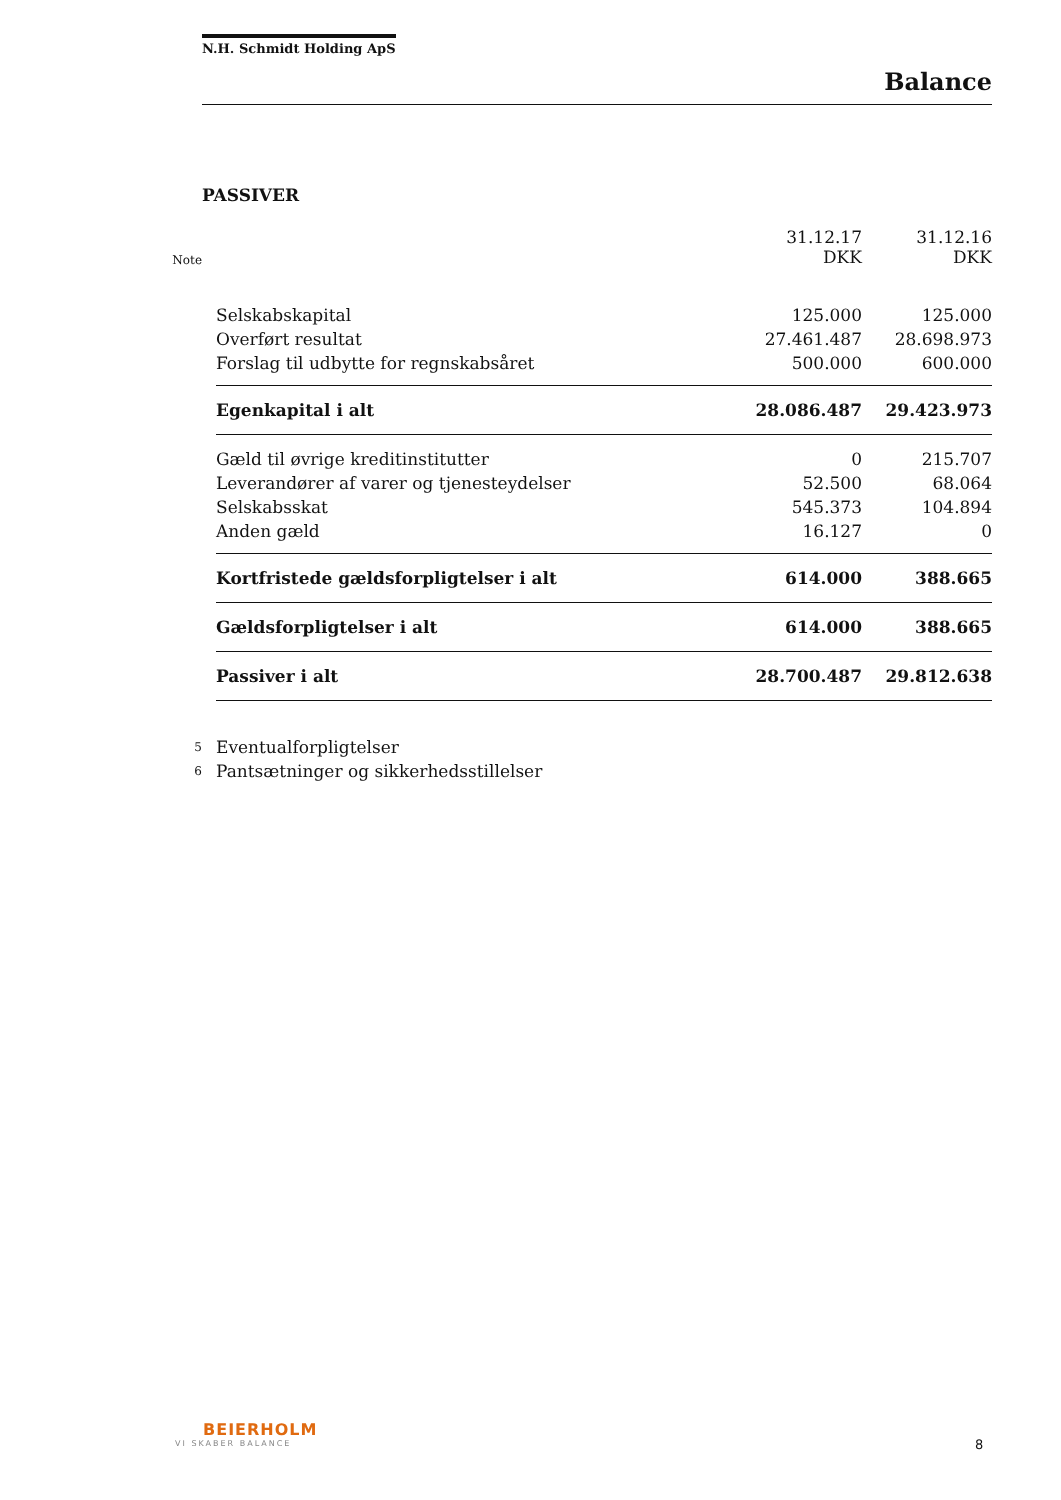N.H. Schmidt Holding ApS
Balance
PASSIVER
| Note | | 31.12.17 DKK | 31.12.16 DKK |
| --- | --- | --- | --- |
| | Selskabskapital | 125.000 | 125.000 |
| | Overført resultat | 27.461.487 | 28.698.973 |
| | Forslag til udbytte for regnskabsåret | 500.000 | 600.000 |
| | Egenkapital i alt | 28.086.487 | 29.423.973 |
| | Gæld til øvrige kreditinstitutter | 0 | 215.707 |
| | Leverandører af varer og tjenesteydelser | 52.500 | 68.064 |
| | Selskabsskat | 545.373 | 104.894 |
| | Anden gæld | 16.127 | 0 |
| | Kortfristede gældsforpligtelser i alt | 614.000 | 388.665 |
| | Gældsforpligtelser i alt | 614.000 | 388.665 |
| | Passiver i alt | 28.700.487 | 29.812.638 |
| 5 | Eventualforpligtelser | | |
| 6 | Pantsætninger og sikkerhedsstillelser | | |
BEIERHOLM
VI SKABER BALANCE
8